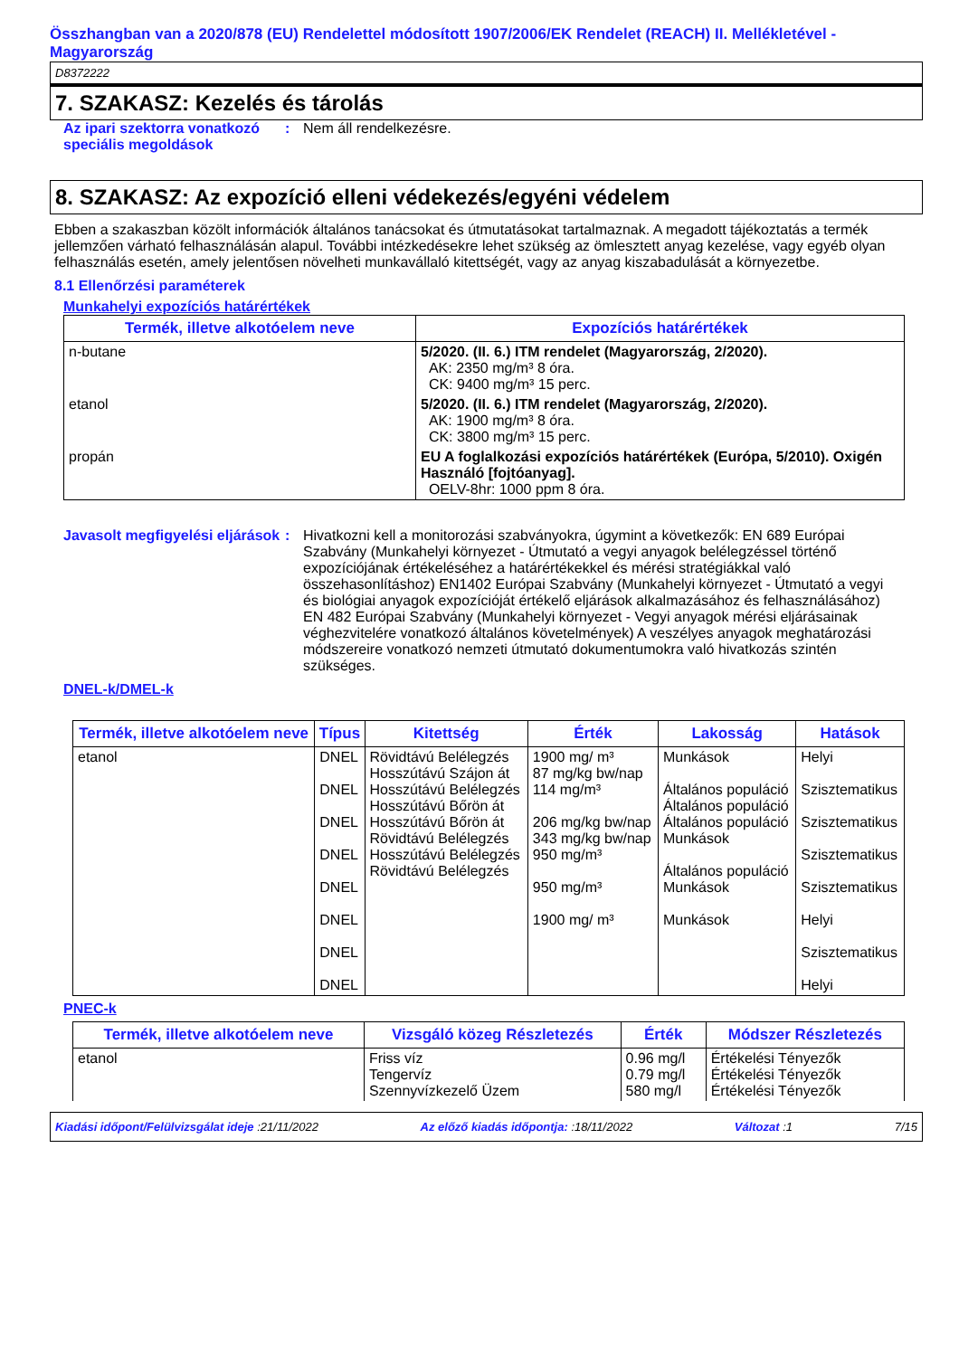Összhangban van a 2020/878 (EU) Rendelettel módosított 1907/2006/EK Rendelet (REACH) II. Mellékletével - Magyarország
D8372222
7. SZAKASZ: Kezelés és tárolás
Az ipari szektorra vonatkozó speciális megoldások
: Nem áll rendelkezésre.
8. SZAKASZ: Az expozíció elleni védekezés/egyéni védelem
Ebben a szakaszban közölt információk általános tanácsokat és útmutatásokat tartalmaznak. A megadott tájékoztatás a termék jellemzően várható felhasználásán alapul. További intézkedésekre lehet szükség az ömlesztett anyag kezelése, vagy egyéb olyan felhasználás esetén, amely jelentősen növelheti munkavállaló kitettségét, vagy az anyag kiszabadulását a környezetbe.
8.1 Ellenőrzési paraméterek
Munkahelyi expozíciós határértékek
| Termék, illetve alkotóelem neve | Expozíciós határértékek |
| --- | --- |
| n-butane | 5/2020. (II. 6.) ITM rendelet (Magyarország, 2/2020). AK: 2350 mg/m³ 8 óra. CK: 9400 mg/m³ 15 perc. |
| etanol | 5/2020. (II. 6.) ITM rendelet (Magyarország, 2/2020). AK: 1900 mg/m³ 8 óra. CK: 3800 mg/m³ 15 perc. |
| propán | EU A foglalkozási expozíciós határértékek (Európa, 5/2010). Oxigén Használó [fojtóanyag]. OELV-8hr: 1000 ppm 8 óra. |
Javasolt megfigyelési eljárások
: Hivatkozni kell a monitorozási szabványokra, úgymint a következők: EN 689 Európai Szabvány (Munkahelyi környezet - Útmutató a vegyi anyagok belélegzéssel történő expozíciójának értékeléséhez a határértékekkel és mérési stratégiákkal való összehasonlításhoz) EN1402 Európai Szabvány (Munkahelyi környezet - Útmutató a vegyi és biológiai anyagok expozícióját értékelő eljárások alkalmazásához és felhasználásához) EN 482 Európai Szabvány (Munkahelyi környezet - Vegyi anyagok mérési eljárásainak véghezvitelére vonatkozó általános követelmények) A veszélyes anyagok meghatározási módszereire vonatkozó nemzeti útmutató dokumentumokra való hivatkozás szintén szükséges.
DNEL-k/DMEL-k
| Termék, illetve alkotóelem neve | Típus | Kitettség | Érték | Lakosság | Hatások |
| --- | --- | --- | --- | --- | --- |
| etanol | DNEL DNEL DNEL DNEL DNEL DNEL DNEL DNEL | Rövidtávú Belélegzés Hosszútávú Szájon át Hosszútávú Belélegzés Hosszútávú Bőrön át Hosszútávú Bőrön át Rövidtávú Belélegzés Hosszútávú Belélegzés Rövidtávú Belélegzés | 1900 mg/ m³ 87 mg/kg bw/nap 114 mg/m³ 206 mg/kg bw/nap 343 mg/kg bw/nap 950 mg/m³ 950 mg/m³ 1900 mg/ m³ | Munkások Általános populáció Általános populáció Általános populáció Munkások Általános populáció Munkások Munkások | Helyi Szisztematikus Szisztematikus Szisztematikus Szisztematikus Helyi Szisztematikus Helyi |
PNEC-k
| Termék, illetve alkotóelem neve | Vizsgáló közeg Részletezés | Érték | Módszer Részletezés |
| --- | --- | --- | --- |
| etanol | Friss víz Tengervíz Szennyvízkezelő Üzem | 0.96 mg/l 0.79 mg/l 580 mg/l | Értékelési Tényezők Értékelési Tényezők Értékelési Tényezők |
Kiadási időpont/Felülvizsgálat ideje :21/11/2022 Az előző kiadás időpontja: :18/11/2022 Változat :1 7/15